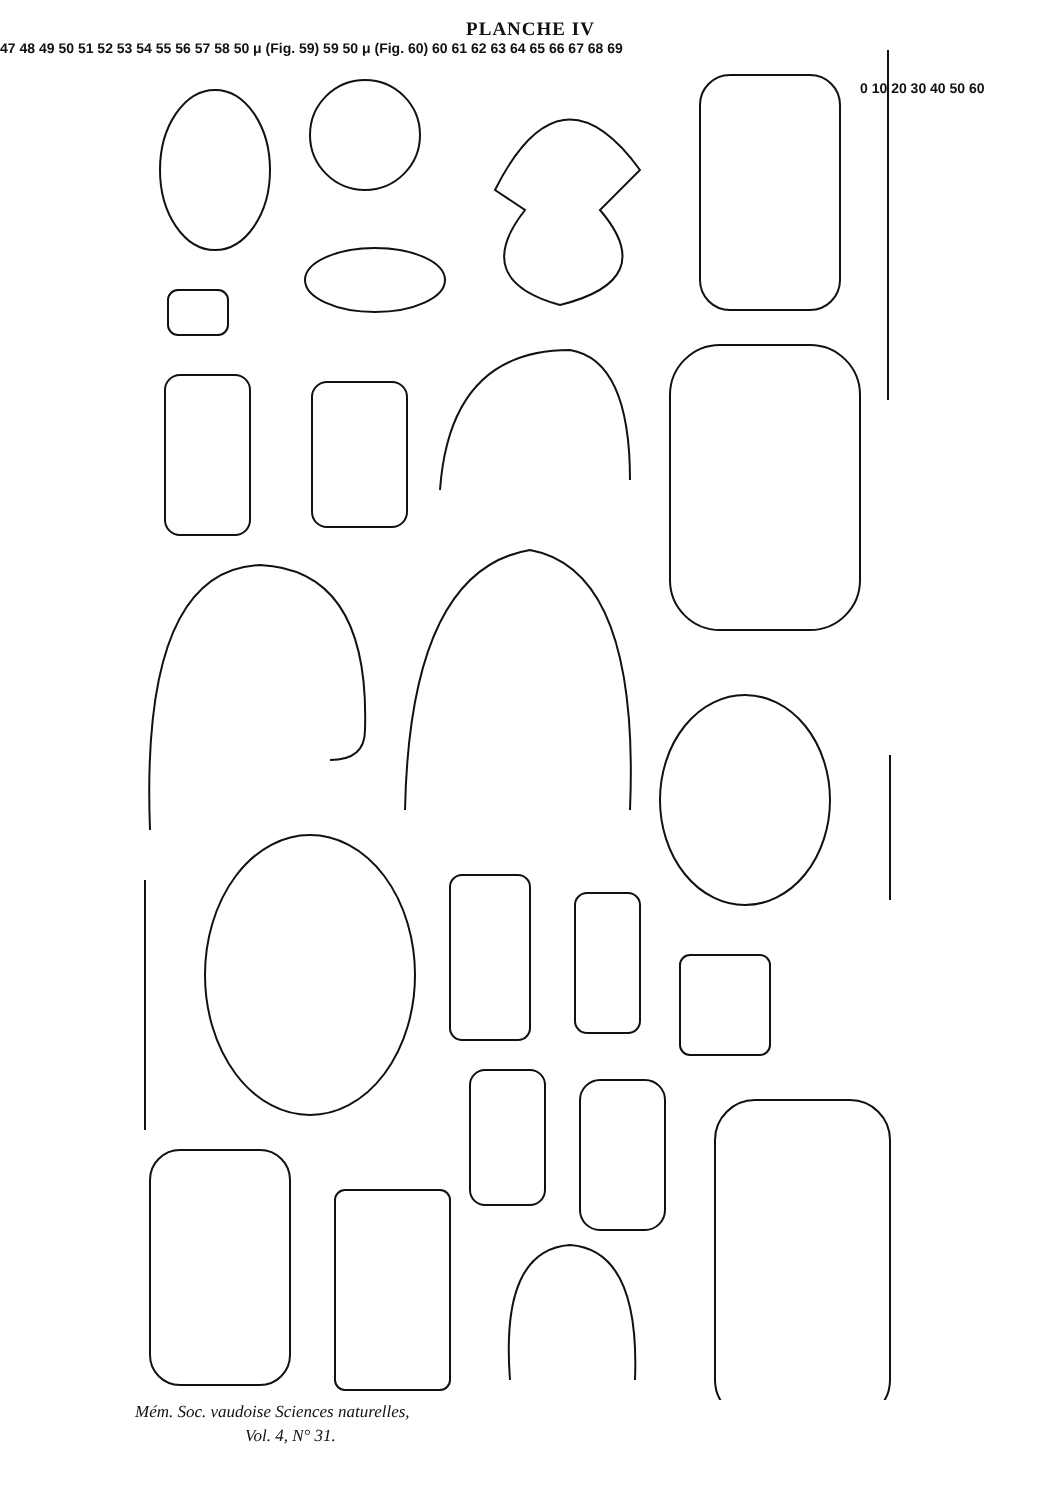PLANCHE IV
0 10 20 30 40 50 60
47 48 49 50 51 52 53 54 55 56 57 58 50 μ (Fig. 59) 59 50 μ (Fig. 60) 60 61 62 63 64 65 66 67 68 69
Mém. Soc. vaudoise Sciences naturelles,
Vol. 4, N° 31.